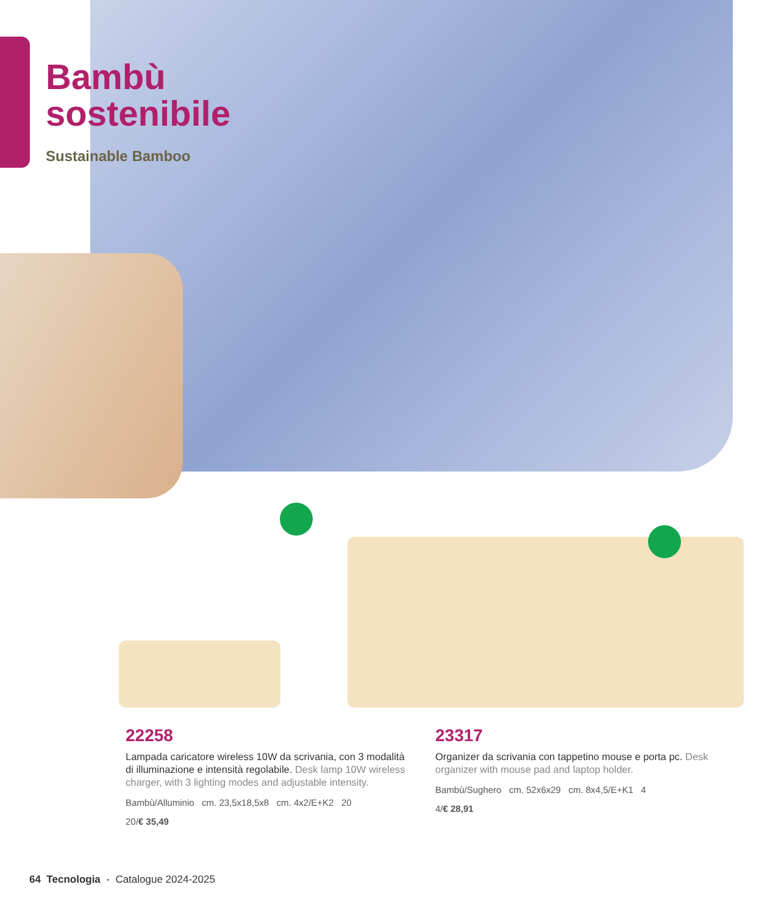Bambù
sostenibile
Sustainable Bamboo
22258
Lampada caricatore wireless 10W da scrivania, con 3 modalità di illuminazione e intensità regolabile. Desk lamp 10W wireless charger, with 3 lighting modes and adjustable intensity.
Bambù/Alluminio cm. 23,5x18,5x8 cm. 4x2/E+K2 20
20/€ 35,49
23317
Organizer da scrivania con tappetino mouse e porta pc. Desk organizer with mouse pad and laptop holder.
Bambù/Sughero cm. 52x6x29 cm. 8x4,5/E+K1 4
4/€ 28,91
64 Tecnologia - Catalogue 2024-2025